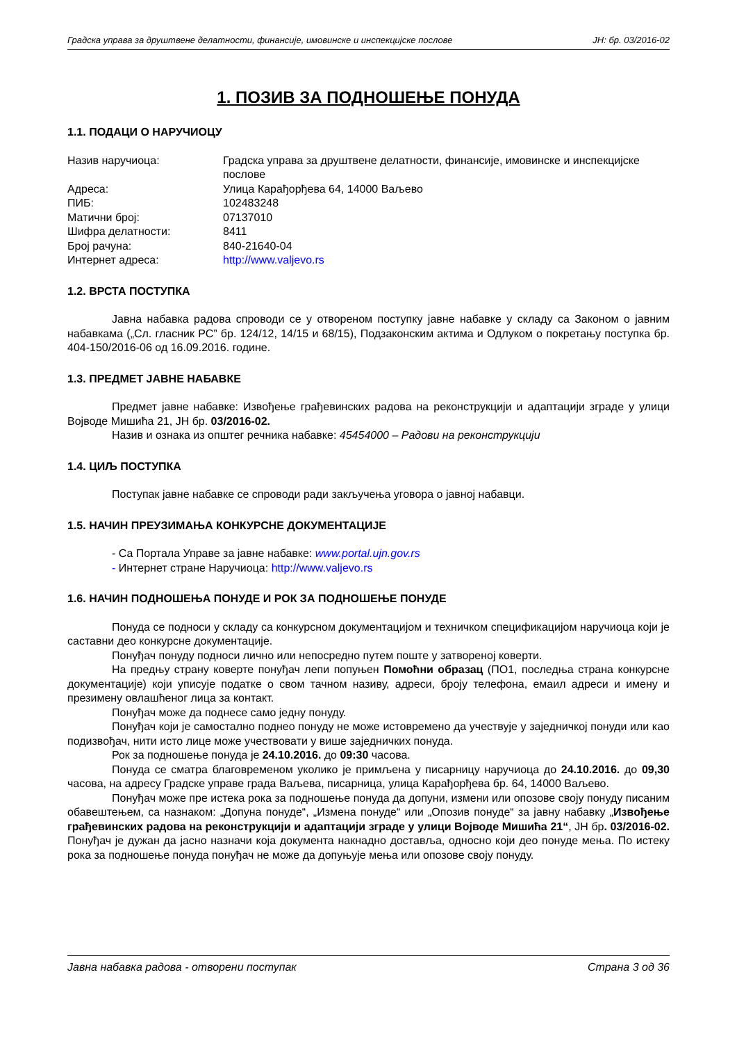Градска управа за друштвене делатности, финансије, имовинске и инспекцијске послове ЈН: бр. 03/2016-02
1. ПОЗИВ ЗА ПОДНОШЕЊЕ ПОНУДА
1.1. ПОДАЦИ О НАРУЧИОЦУ
| Назив наручиоца: | Градска управа за друштвене делатности, финансије, имовинске и инспекцијске послове |
| Адреса: | Улица Карађорђева 64, 14000 Ваљево |
| ПИБ: | 102483248 |
| Матични број: | 07137010 |
| Шифра делатности: | 8411 |
| Број рачуна: | 840-21640-04 |
| Интернет адреса: | http://www.valjevo.rs |
1.2. ВРСТА ПОСТУПКА
Јавна набавка радова спроводи се у отвореном поступку јавне набавке у складу са Законом о јавним набавкама („Сл. гласник РС” бр. 124/12, 14/15 и 68/15), Подзаконским актима и Одлуком о покретању поступка бр. 404-150/2016-06 од 16.09.2016. године.
1.3. ПРЕДМЕТ ЈАВНЕ НАБАВКЕ
Предмет јавне набавке: Извођење грађевинских радова на реконструкцији и адаптацији зграде у улици Војводе Мишића 21, ЈН бр. 03/2016-02.
Назив и ознака из општег речника набавке: 45454000 – Радови на реконструкцији
1.4. ЦИЉ ПОСТУПКА
Поступак јавне набавке се спроводи ради закључења уговора о јавној набавци.
1.5. НАЧИН ПРЕУЗИМАЊА КОНКУРСНЕ ДОКУМЕНТАЦИЈЕ
- Са Портала Управе за јавне набавке: www.portal.ujn.gov.rs
- Интернет стране Наручиоца: http://www.valjevo.rs
1.6. НАЧИН ПОДНОШЕЊА ПОНУДЕ И РОК ЗА ПОДНОШЕЊЕ ПОНУДЕ
Понуда се подноси у складу са конкурсном документацијом и техничком спецификацијом наручиоца који је саставни део конкурсне документације.
Понуђач понуду подноси лично или непосредно путем поште у затвореној коверти.
На предњу страну коверте понуђач лепи попуњен Помоћни образац (ПО1, последња страна конкурсне документације) који уписује податке о свом тачном називу, адреси, броју телефона, емаил адреси и имену и презимену овлашћеног лица за контакт.
Понуђач може да поднесе само једну понуду.
Понуђач који је самостално поднео понуду не може истовремено да учествује у заједничкој понуди или као подизвођач, нити исто лице може учествовати у више заједничких понуда.
Рок за подношење понуда је 24.10.2016. до 09:30 часова.
Понуда се сматра благовременом уколико је примљена у писарницу наручиоца до 24.10.2016. до 09,30 часова, на адресу Градске управе града Ваљева, писарница, улица Карађорђева бр. 64, 14000 Ваљево.
Понуђач може пре истека рока за подношење понуда да допуни, измени или опозове своју понуду писаним обавештењем, са назнаком: „Допуна понуде“, „Измена понуде“ или „Опозив понуде“ за јавну набавку „Извођење грађевинских радова на реконструкцији и адаптацији зграде у улици Војводе Мишића 21“, ЈН бр. 03/2016-02. Понуђач је дужан да јасно назначи која документа накнадно доставља, односно који део понуде мења. По истеку рока за подношење понуда понуђач не може да допуњује мења или опозове своју понуду.
Јавна набавка радова - отворени поступак Страна 3 од 36